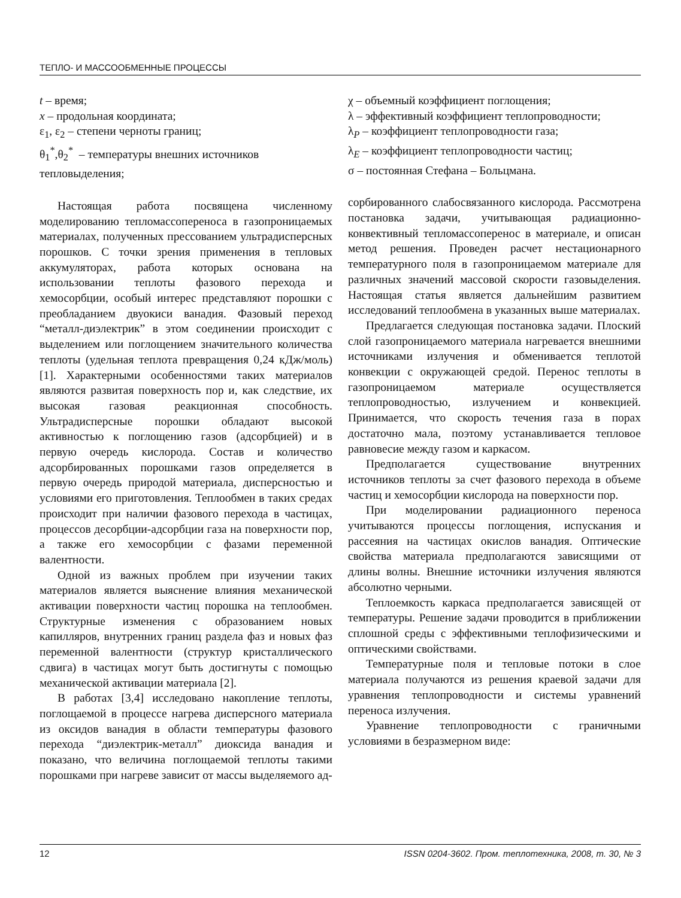ТЕПЛО- И МАССООБМЕННЫЕ ПРОЦЕССЫ
t – время;
x – продольная координата;
ε<sub>1</sub>, ε<sub>2</sub> – степени черноты границ;
θ<sub>1</sub><sup>*</sup>,θ<sub>2</sub><sup>*</sup> – температуры внешних источников тепловыделения;
Настоящая работа посвящена численному моделированию тепломассопереноса в газопроницаемых материалах, полученных прессованием ультрадисперсных порошков. С точки зрения применения в тепловых аккумуляторах, работа которых основана на использовании теплоты фазового перехода и хемосорбции, особый интерес представляют порошки с преобладанием двуокиси ванадия. Фазовый переход “металл-диэлектрик” в этом соединении происходит с выделением или поглощением значительного количества теплоты (удельная теплота превращения 0,24 кДж/моль)[1]. Характерными особенностями таких материалов являются развитая поверхность пор и, как следствие, их высокая газовая реакционная способность. Ультрадисперсные порошки обладают высокой активностью к поглощению газов (адсорбцией) и в первую очередь кислорода. Состав и количество адсорбированных порошками газов определяется в первую очередь природой материала, дисперсностью и условиями его приготовления. Теплообмен в таких средах происходит при наличии фазового перехода в частицах, процессов десорбции-адсорбции газа на поверхности пор, а также его хемосорбции с фазами переменной валентности.
Одной из важных проблем при изучении таких материалов является выяснение влияния механической активации поверхности частиц порошка на теплообмен. Структурные изменения с образованием новых капилляров, внутренних границ раздела фаз и новых фаз переменной валентности (структур кристаллического сдвига) в частицах могут быть достигнуты с помощью механической активации материала [2].
В работах [3,4] исследовано накопление теплоты, поглощаемой в процессе нагрева дисперсного материала из оксидов ванадия в области температуры фазового перехода “диэлектрик-металл” диоксида ванадия и показано, что величина поглощаемой теплоты такими порошками при нагреве зависит от массы выделяемого ад-
χ – объемный коэффициент поглощения;
λ – эффективный коэффициент теплопроводности;
λ<sub>P</sub> – коэффициент теплопроводности газа;
λ<sub>E</sub> – коэффициент теплопроводности частиц;
σ – постоянная Стефана – Больцмана.
сорбированного слабосвязанного кислорода. Рассмотрена постановка задачи, учитывающая радиационно-конвективный тепломассоперенос в материале, и описан метод решения. Проведен расчет нестационарного температурного поля в газопроницаемом материале для различных значений массовой скорости газовыделения. Настоящая статья является дальнейшим развитием исследований теплообмена в указанных выше материалах.
Предлагается следующая постановка задачи. Плоский слой газопроницаемого материала нагревается внешними источниками излучения и обменивается теплотой конвекции с окружающей средой. Перенос теплоты в газопроницаемом материале осуществляется теплопроводностью, излучением и конвекцией. Принимается, что скорость течения газа в порах достаточно мала, поэтому устанавливается тепловое равновесие между газом и каркасом.
Предполагается существование внутренних источников теплоты за счет фазового перехода в объеме частиц и хемосорбции кислорода на поверхности пор.
При моделировании радиационного переноса учитываются процессы поглощения, испускания и рассеяния на частицах окислов ванадия. Оптические свойства материала предполагаются зависящими от длины волны. Внешние источники излучения являются абсолютно черными.
Теплоемкость каркаса предполагается зависящей от температуры. Решение задачи проводится в приближении сплошной среды с эффективными теплофизическими и оптическими свойствами.
Температурные поля и тепловые потоки в слое материала получаются из решения краевой задачи для уравнения теплопроводности и системы уравнений переноса излучения.
Уравнение теплопроводности с граничными условиями в безразмерном виде:
12 ISSN 0204-3602. Пром. теплотехника, 2008, т. 30, № 3